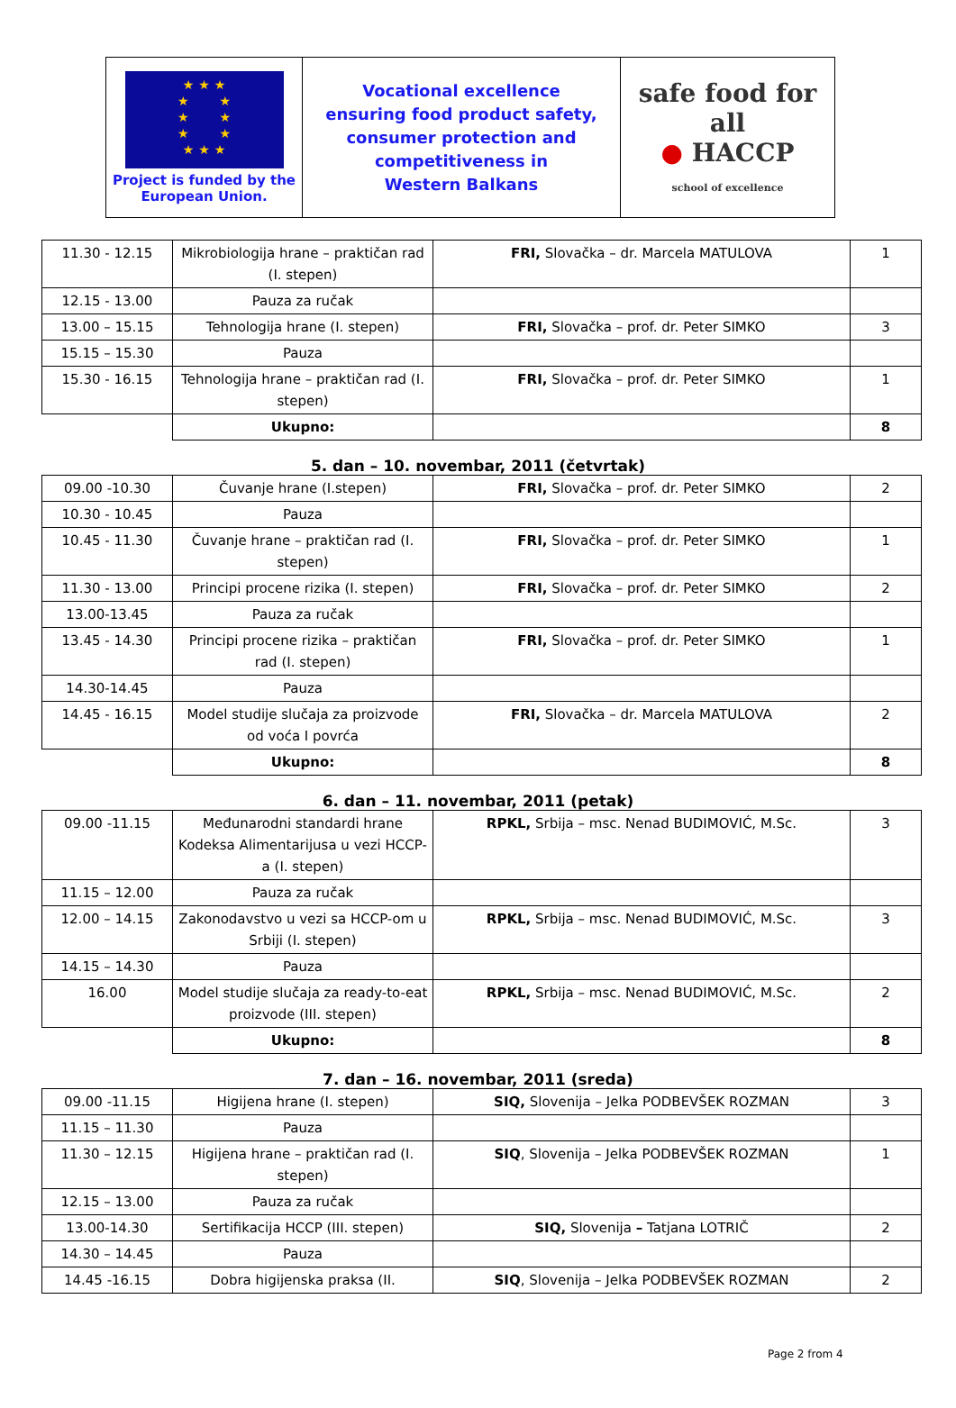| ★ ★ ★ ★ ★ ★ ★ ★ ★ ★ ★ ★ Project is funded by the European Union. | Vocational excellence ensuring food product safety, consumer protection and competitiveness in Western Balkans | safe food for all ● HACCP school of excellence |
| 11.30 - 12.15 | Mikrobiologija hrane – praktičan rad (I. stepen) | FRI, Slovačka – dr. Marcela MATULOVA | 1 |
| 12.15 - 13.00 | Pauza za ručak | | |
| 13.00 – 15.15 | Tehnologija hrane (I. stepen) | FRI, Slovačka – prof. dr. Peter SIMKO | 3 |
| 15.15 – 15.30 | Pauza | | |
| 15.30 - 16.15 | Tehnologija hrane – praktičan rad (I. stepen) | FRI, Slovačka – prof. dr. Peter SIMKO | 1 |
| | Ukupno: | | 8 |
5. dan – 10. novembar, 2011 (četvrtak)
| 09.00 -10.30 | Čuvanje hrane (I.stepen) | FRI, Slovačka – prof. dr. Peter SIMKO | 2 |
| 10.30 - 10.45 | Pauza | | |
| 10.45 - 11.30 | Čuvanje hrane – praktičan rad (I. stepen) | FRI, Slovačka – prof. dr. Peter SIMKO | 1 |
| 11.30 - 13.00 | Principi procene rizika (I. stepen) | FRI, Slovačka – prof. dr. Peter SIMKO | 2 |
| 13.00-13.45 | Pauza za ručak | | |
| 13.45 - 14.30 | Principi procene rizika – praktičan rad (I. stepen) | FRI, Slovačka – prof. dr. Peter SIMKO | 1 |
| 14.30-14.45 | Pauza | | |
| 14.45 - 16.15 | Model studije slučaja za proizvode od voća I povrća | FRI, Slovačka – dr. Marcela MATULOVA | 2 |
| | Ukupno: | | 8 |
6. dan – 11. novembar, 2011 (petak)
| 09.00 -11.15 | Međunarodni standardi hrane Kodeksa Alimentarijusa u vezi HCCP-a (I. stepen) | RPKL, Srbija – msc. Nenad BUDIMOVIĆ, M.Sc. | 3 |
| 11.15 – 12.00 | Pauza za ručak | | |
| 12.00 – 14.15 | Zakonodavstvo u vezi sa HCCP-om u Srbiji (I. stepen) | RPKL, Srbija – msc. Nenad BUDIMOVIĆ, M.Sc. | 3 |
| 14.15 – 14.30 | Pauza | | |
| 16.00 | Model studije slučaja za ready-to-eat proizvode (III. stepen) | RPKL, Srbija – msc. Nenad BUDIMOVIĆ, M.Sc. | 2 |
| | Ukupno: | | 8 |
7. dan – 16. novembar, 2011 (sreda)
| 09.00 -11.15 | Higijena hrane (I. stepen) | SIQ, Slovenija – Jelka PODBEVŠEK ROZMAN | 3 |
| 11.15 – 11.30 | Pauza | | |
| 11.30 – 12.15 | Higijena hrane – praktičan rad (I. stepen) | SIQ , Slovenija – Jelka PODBEVŠEK ROZMAN | 1 |
| 12.15 – 13.00 | Pauza za ručak | | |
| 13.00-14.30 | Sertifikacija HCCP (III. stepen) | SIQ, Slovenija – Tatjana LOTRIČ | 2 |
| 14.30 – 14.45 | Pauza | | |
| 14.45 -16.15 | Dobra higijenska praksa (II. | SIQ , Slovenija – Jelka PODBEVŠEK ROZMAN | 2 |
Page 2 from 4